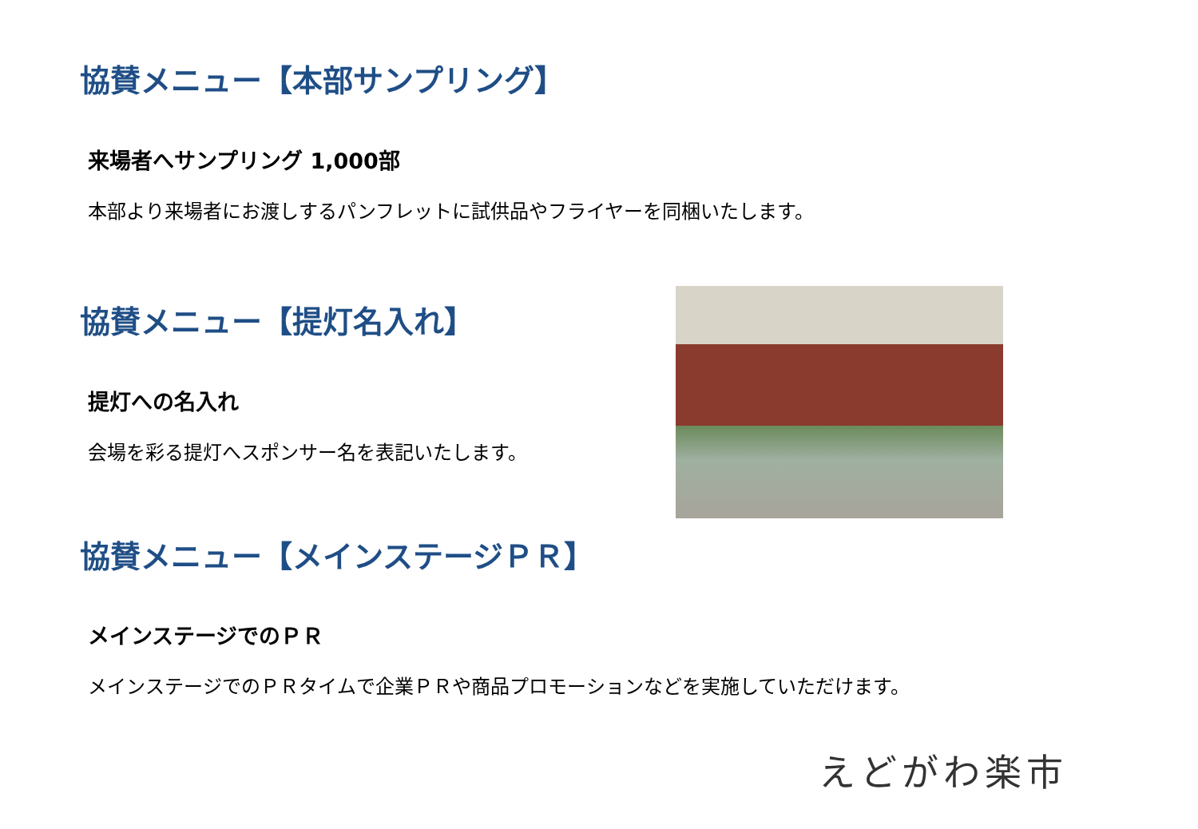協賛メニュー【本部サンプリング】
来場者へサンプリング 1,000部
本部より来場者にお渡しするパンフレットに試供品やフライヤーを同梱いたします。
協賛メニュー【提灯名入れ】
提灯への名入れ
会場を彩る提灯へスポンサー名を表記いたします。
協賛メニュー【メインステージＰＲ】
メインステージでのＰＲ
メインステージでのＰＲタイムで企業ＰＲや商品プロモーションなどを実施していただけます。
えどがわ楽市